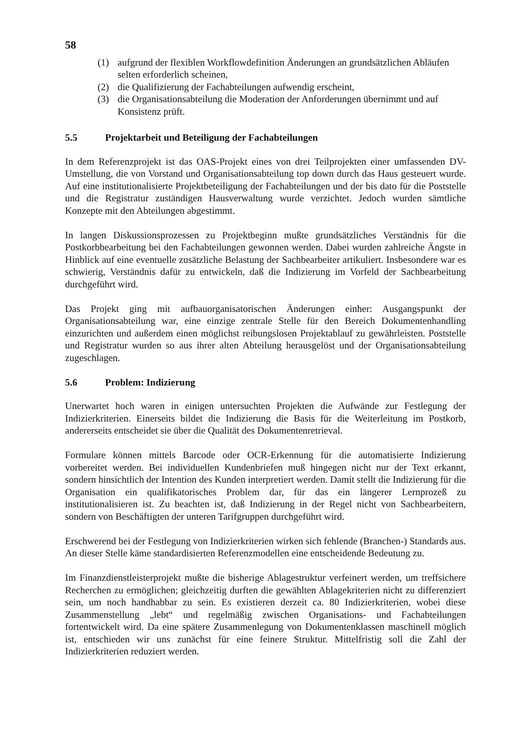58
(1) aufgrund der flexiblen Workflowdefinition Änderungen an grundsätzlichen Abläufen selten erforderlich scheinen,
(2) die Qualifizierung der Fachabteilungen aufwendig erscheint,
(3) die Organisationsabteilung die Moderation der Anforderungen übernimmt und auf Konsistenz prüft.
5.5 Projektarbeit und Beteiligung der Fachabteilungen
In dem Referenzprojekt ist das OAS-Projekt eines von drei Teilprojekten einer umfassenden DV-Umstellung, die von Vorstand und Organisationsabteilung top down durch das Haus gesteuert wurde. Auf eine institutionalisierte Projektbeteiligung der Fachabteilungen und der bis dato für die Poststelle und die Registratur zuständigen Hausverwaltung wurde verzichtet. Jedoch wurden sämtliche Konzepte mit den Abteilungen abgestimmt.
In langen Diskussionsprozessen zu Projektbeginn mußte grundsätzliches Verständnis für die Postkorbbearbeitung bei den Fachabteilungen gewonnen werden. Dabei wurden zahlreiche Ängste in Hinblick auf eine eventuelle zusätzliche Belastung der Sachbearbeiter artikuliert. Insbesondere war es schwierig, Verständnis dafür zu entwickeln, daß die Indizierung im Vorfeld der Sachbearbeitung durchgeführt wird.
Das Projekt ging mit aufbauorganisatorischen Änderungen einher: Ausgangspunkt der Organisationsabteilung war, eine einzige zentrale Stelle für den Bereich Dokumentenhandling einzurichten und außerdem einen möglichst reibungslosen Projektablauf zu gewährleisten. Poststelle und Registratur wurden so aus ihrer alten Abteilung herausgelöst und der Organisationsabteilung zugeschlagen.
5.6 Problem: Indizierung
Unerwartet hoch waren in einigen untersuchten Projekten die Aufwände zur Festlegung der Indizierkriterien. Einerseits bildet die Indizierung die Basis für die Weiterleitung im Postkorb, andererseits entscheidet sie über die Qualität des Dokumentenretrieval.
Formulare können mittels Barcode oder OCR-Erkennung für die automatisierte Indizierung vorbereitet werden. Bei individuellen Kundenbriefen muß hingegen nicht nur der Text erkannt, sondern hinsichtlich der Intention des Kunden interpretiert werden. Damit stellt die Indizierung für die Organisation ein qualifikatorisches Problem dar, für das ein längerer Lernprozeß zu institutionalisieren ist. Zu beachten ist, daß Indizierung in der Regel nicht von Sachbearbeitern, sondern von Beschäftigten der unteren Tarifgruppen durchgeführt wird.
Erschwerend bei der Festlegung von Indizierkriterien wirken sich fehlende (Branchen-) Standards aus. An dieser Stelle käme standardisierten Referenzmodellen eine entscheidende Bedeutung zu.
Im Finanzdienstleisterprojekt mußte die bisherige Ablagestruktur verfeinert werden, um treffsichere Recherchen zu ermöglichen; gleichzeitig durften die gewählten Ablagekriterien nicht zu differenziert sein, um noch handhabbar zu sein. Es existieren derzeit ca. 80 Indizierkriterien, wobei diese Zusammenstellung „lebt“ und regelmäßig zwischen Organisations- und Fachabteilungen fortentwickelt wird. Da eine spätere Zusammenlegung von Dokumentenklassen maschinell möglich ist, entschieden wir uns zunächst für eine feinere Struktur. Mittelfristig soll die Zahl der Indizierkriterien reduziert werden.